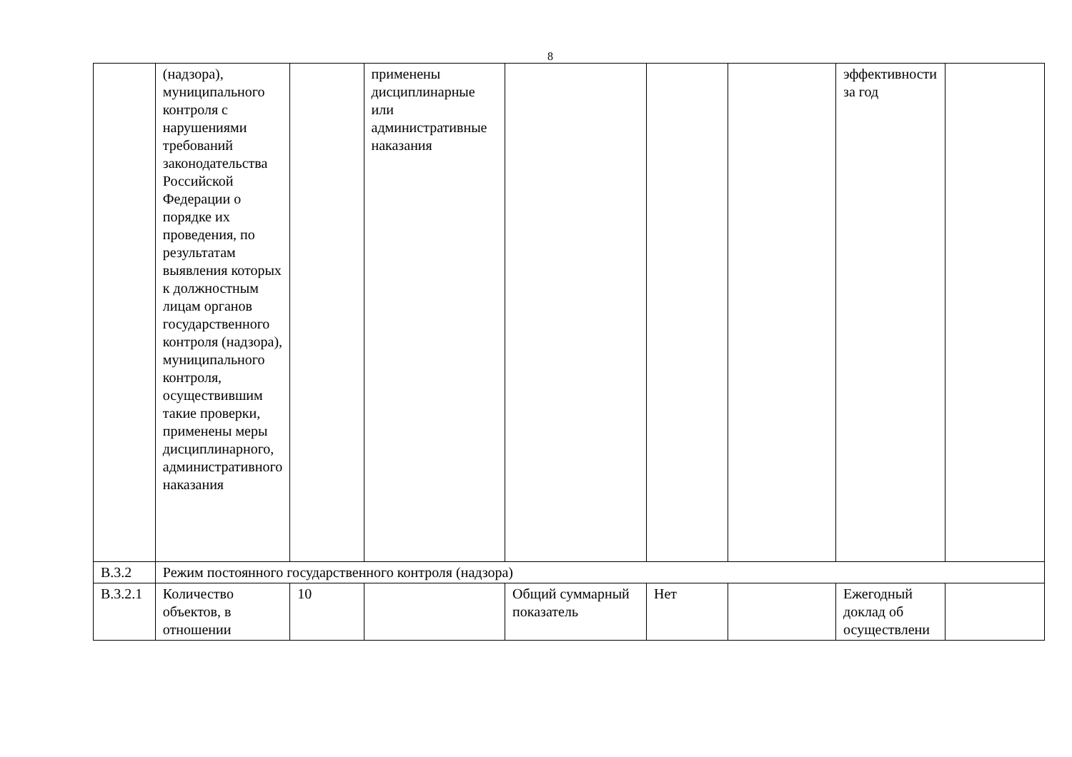8
| | (надзора), муниципального контроля с нарушениями требований законодательства Российской Федерации о порядке их проведения, по результатам выявления которых к должностным лицам органов государственного контроля (надзора), муниципального контроля, осуществившим такие проверки, применены меры дисциплинарного, административного наказания | | применены дисциплинарные или административные наказания | | | | эффективности за год | |
| В.3.2 | Режим постоянного государственного контроля (надзора) | | | | | | | |
| В.3.2.1 | Количество объектов, в отношении | 10 | | Общий суммарный показатель | Нет | | Ежегодный доклад об осуществлени | |